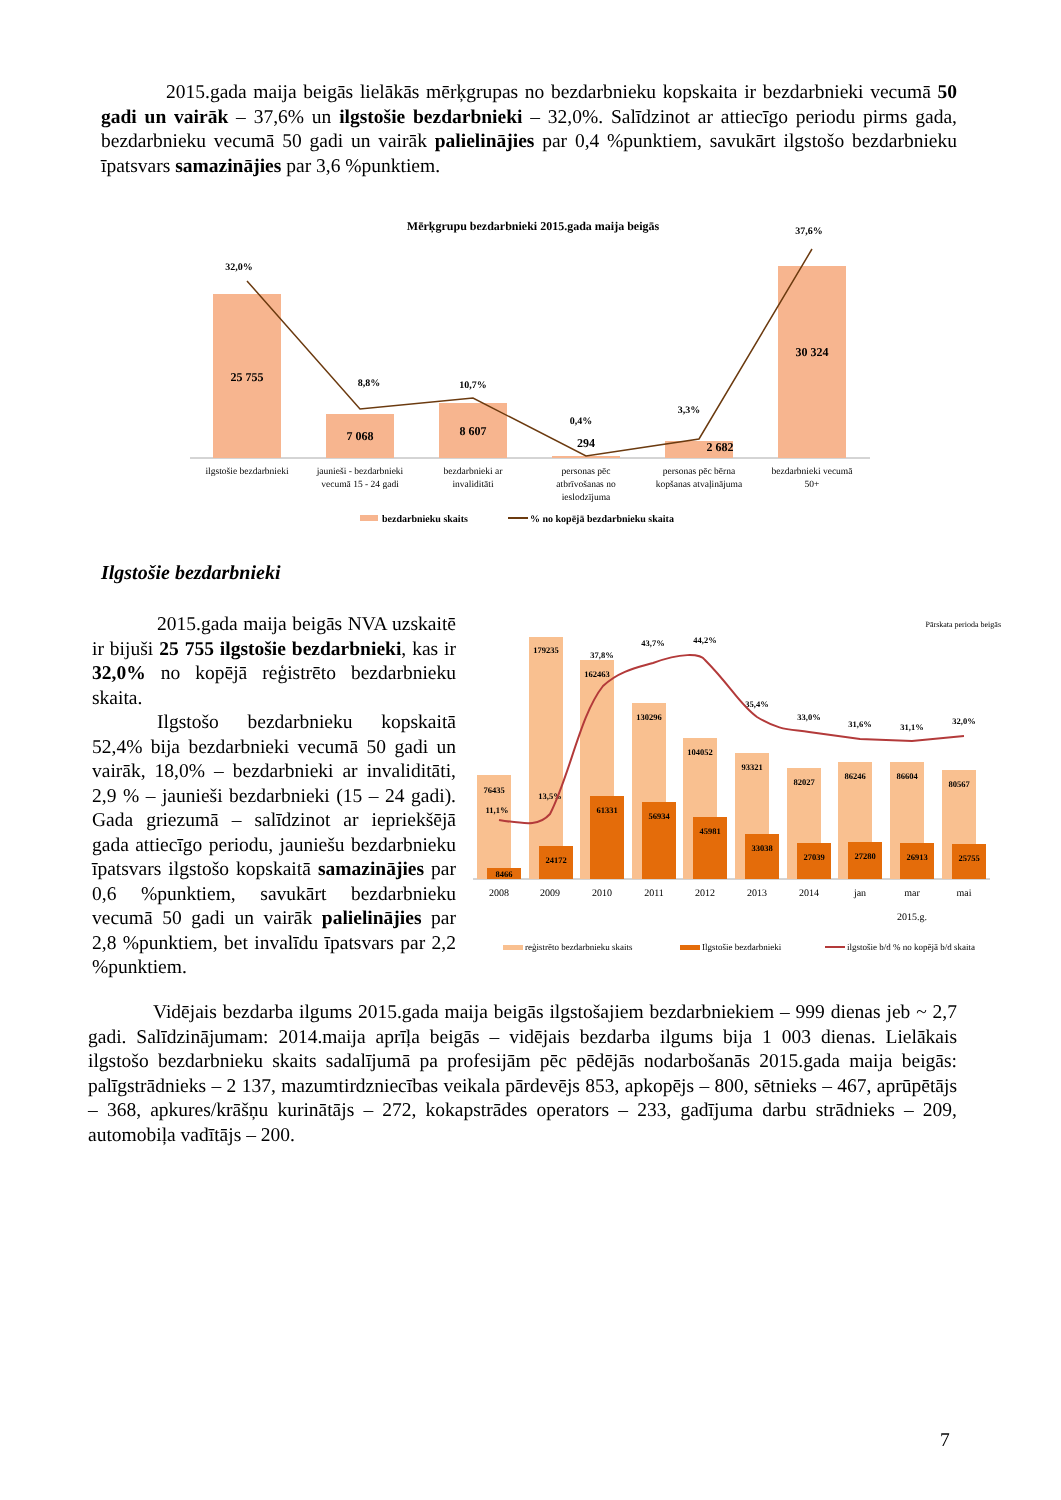2015.gada maija beigās lielākās mērķgrupas no bezdarbnieku kopskaita ir bezdarbnieki vecumā 50 gadi un vairāk – 37,6% un ilgstošie bezdarbnieki – 32,0%. Salīdzinot ar attiecīgo periodu pirms gada, bezdarbnieku vecumā 50 gadi un vairāk palielinājies par 0,4 %punktiem, savukārt ilgstošo bezdarbnieku īpatsvars samazinājies par 3,6 %punktiem.
Mērķgrupu bezdarbnieki 2015.gada maija beigās
25 755
7 068
8 607
294
2 682
30 324
32,0%
8,8%
10,7%
0,4%
3,3%
37,6%
ilgstošie bezdarbnieki
jaunieši - bezdarbnieki
vecumā 15 - 24 gadi
bezdarbnieki ar
invaliditāti
personas pēc
atbrīvošanas no
ieslodzījuma
personas pēc bērna
kopšanas atvaļinājuma
bezdarbnieki vecumā
50+
bezdarbnieku skaits
% no kopējā bezdarbnieku skaita
Ilgstošie bezdarbnieki
2015.gada maija beigās NVA uzskaitē ir bijuši 25 755 ilgstošie bezdarbnieki, kas ir 32,0% no kopējā reģistrēto bezdarbnieku skaita.
Ilgstošo bezdarbnieku kopskaitā 52,4% bija bezdarbnieki vecumā 50 gadi un vairāk, 18,0% – bezdarbnieki ar invaliditāti, 2,9 % – jaunieši bezdarbnieki (15 – 24 gadi). Gada griezumā – salīdzinot ar iepriekšējā gada attiecīgo periodu, jauniešu bezdarbnieku īpatsvars ilgstošo kopskaitā samazinājies par 0,6 %punktiem, savukārt bezdarbnieku vecumā 50 gadi un vairāk palielinājies par 2,8 %punktiem, bet invalīdu īpatsvars par 2,2 %punktiem.
Pārskata perioda beigās
76435
179235
162463
130296
104052
93321
82027
86246
86604
80567
8466
24172
61331
56934
45981
33038
27039
27280
26913
25755
11,1%
13,5%
37,8%
43,7%
44,2%
35,4%
33,0%
31,6%
31,1%
32,0%
2008
2009
2010
2011
2012
2013
2014
jan
mar
mai
2015.g.
reģistrēto bezdarbnieku skaits
Ilgstošie bezdarbnieki
ilgstošie b/d % no kopējā b/d skaita
Vidējais bezdarba ilgums 2015.gada maija beigās ilgstošajiem bezdarbniekiem – 999 dienas jeb ~ 2,7 gadi. Salīdzinājumam: 2014.maija aprīļa beigās – vidējais bezdarba ilgums bija 1 003 dienas. Lielākais ilgstošo bezdarbnieku skaits sadalījumā pa profesijām pēc pēdējās nodarbošanās 2015.gada maija beigās: palīgstrādnieks – 2 137, mazumtirdzniecības veikala pārdevējs 853, apkopējs – 800, sētnieks – 467, aprūpētājs – 368, apkures/krāšņu kurinātājs – 272, kokapstrādes operators – 233, gadījuma darbu strādnieks – 209, automobiļa vadītājs – 200.
7